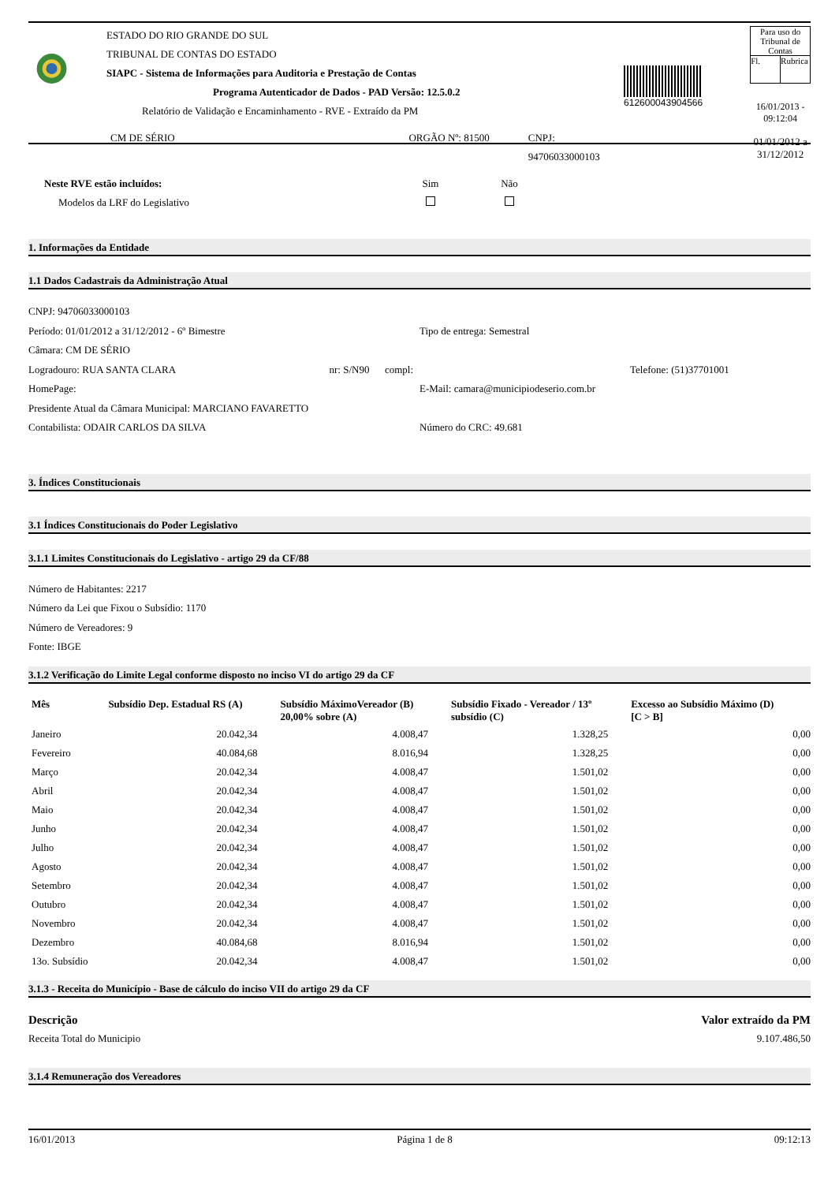ESTADO DO RIO GRANDE DO SUL
TRIBUNAL DE CONTAS DO ESTADO
SIAPC - Sistema de Informações para Auditoria e Prestação de Contas
Programa Autenticador de Dados - PAD Versão: 12.5.0.2
Relatório de Validação e Encaminhamento - RVE - Extraído da PM
CM DE SÉRIO ORGÃO Nº: 81500 CNPJ: 94706033000103
612600043904566
Para uso do
Tribunal de Contas
Fl. Rubrica
16/01/2013 - 09:12:04
01/01/2012 a 31/12/2012
Neste RVE estão incluídos:
Modelos da LRF do Legislativo
Sim
Não
1. Informações da Entidade
1.1 Dados Cadastrais da Administração Atual
CNPJ: 94706033000103
Período: 01/01/2012 a 31/12/2012 - 6º Bimestre
Tipo de entrega: Semestral
Câmara: CM DE SÉRIO
Logradouro: RUA SANTA CLARA nr: S/N90 compl: Telefone: (51)37701001
HomePage: E-Mail: camara@municipiodeserio.com.br
Presidente Atual da Câmara Municipal: MARCIANO FAVARETTO
Contabilista: ODAIR CARLOS DA SILVA
Número do CRC: 49.681
3. Índices Constitucionais
3.1 Índices Constitucionais do Poder Legislativo
3.1.1 Limites Constitucionais do Legislativo - artigo 29 da CF/88
Número de Habitantes: 2217
Número da Lei que Fixou o Subsídio: 1170
Número de Vereadores: 9
Fonte: IBGE
3.1.2 Verificação do Limite Legal conforme disposto no inciso VI do artigo 29 da CF
| Mês | Subsídio Dep. Estadual RS (A) | Subsídio MáximoVereador (B) 20,00% sobre (A) | Subsídio Fixado - Vereador / 13º subsídio (C) | Excesso ao Subsídio Máximo (D) [C > B] |
| --- | --- | --- | --- | --- |
| Janeiro | 20.042,34 | 4.008,47 | 1.328,25 | 0,00 |
| Fevereiro | 40.084,68 | 8.016,94 | 1.328,25 | 0,00 |
| Março | 20.042,34 | 4.008,47 | 1.501,02 | 0,00 |
| Abril | 20.042,34 | 4.008,47 | 1.501,02 | 0,00 |
| Maio | 20.042,34 | 4.008,47 | 1.501,02 | 0,00 |
| Junho | 20.042,34 | 4.008,47 | 1.501,02 | 0,00 |
| Julho | 20.042,34 | 4.008,47 | 1.501,02 | 0,00 |
| Agosto | 20.042,34 | 4.008,47 | 1.501,02 | 0,00 |
| Setembro | 20.042,34 | 4.008,47 | 1.501,02 | 0,00 |
| Outubro | 20.042,34 | 4.008,47 | 1.501,02 | 0,00 |
| Novembro | 20.042,34 | 4.008,47 | 1.501,02 | 0,00 |
| Dezembro | 40.084,68 | 8.016,94 | 1.501,02 | 0,00 |
| 13o. Subsídio | 20.042,34 | 4.008,47 | 1.501,02 | 0,00 |
3.1.3 - Receita do Município - Base de cálculo do inciso VII do artigo 29 da CF
Descrição Valor extraído da PM
Receita Total do Municipio 9.107.486,50
3.1.4 Remuneração dos Vereadores
16/01/2013 Página 1 de 8 09:12:13